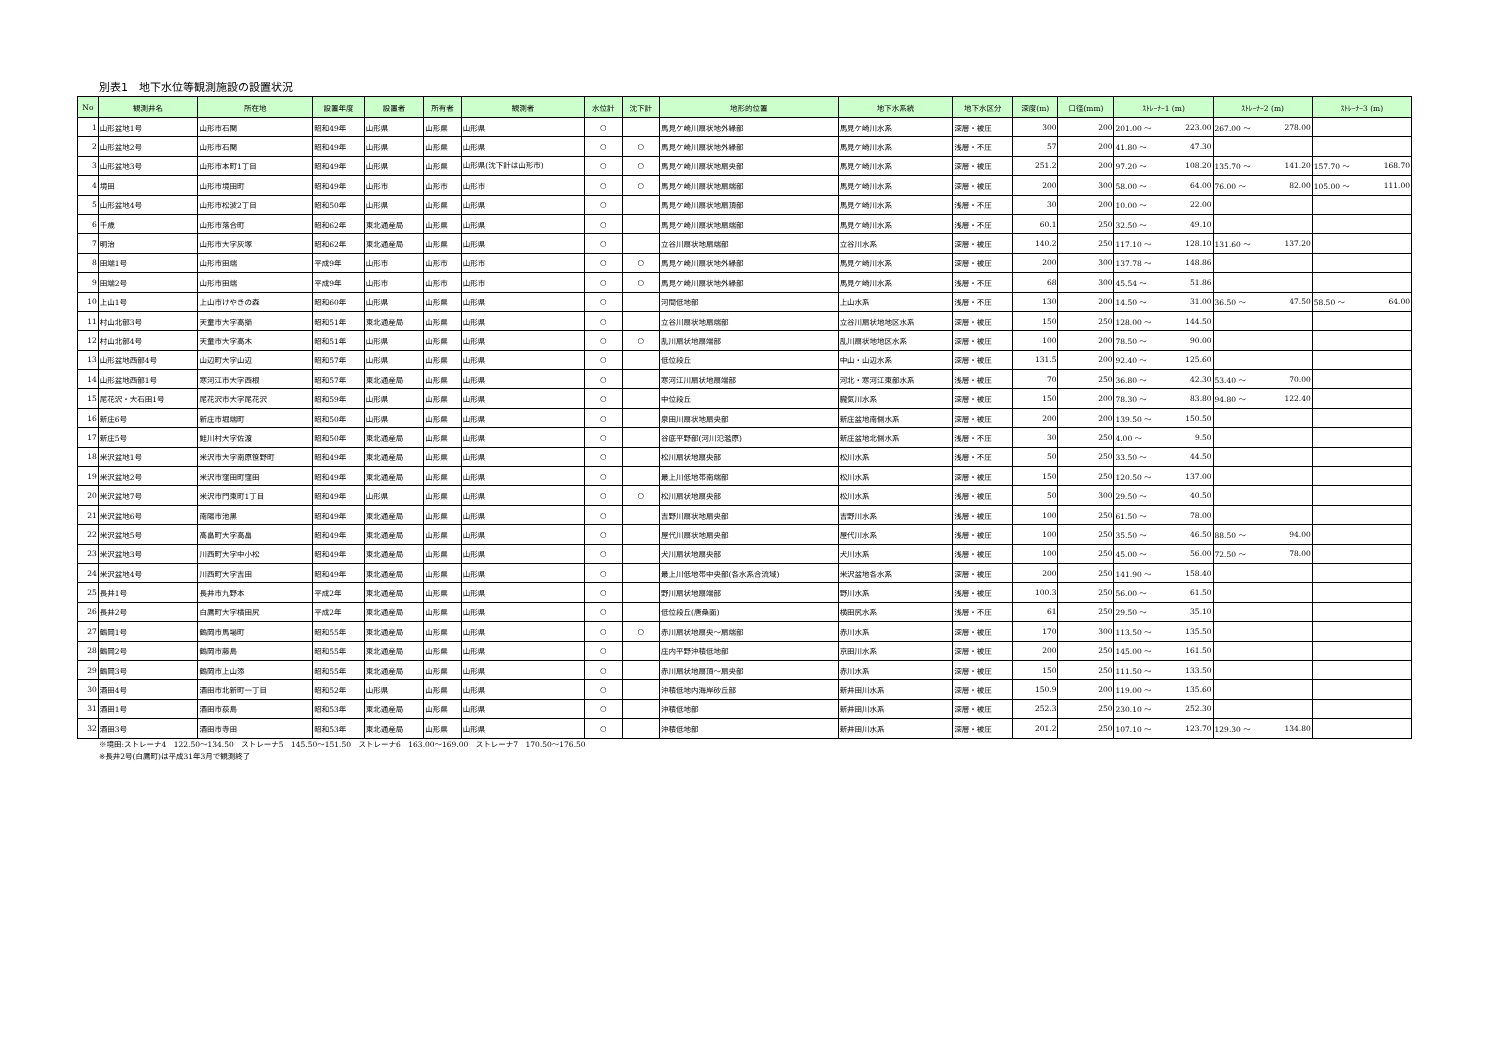別表1　地下水位等観測施設の設置状況
| No | 観測井名 | 所在地 | 設置年度 | 設置者 | 所有者 | 観測者 | 水位計 | 沈下計 | 地形的位置 | 地下水系統 | 地下水区分 | 深度(m) | 口径(mm) | ｽﾄﾚｰﾅｰ1 (m) | | ｽﾄﾚｰﾅｰ2 (m) | | ｽﾄﾚｰﾅｰ3 (m) | |
| --- | --- | --- | --- | --- | --- | --- | --- | --- | --- | --- | --- | --- | --- | --- | --- | --- | --- | --- | --- |
| 1 | 山形盆地1号 | 山形市石関 | 昭和49年 | 山形県 | 山形県 | 山形県 | ○ | | 馬見ケ崎川扇状地外縁部 | 馬見ケ崎川水系 | 深層・被圧 | 300 | 200 | 201.00 ～ | 223.00 | 267.00 ～ | 278.00 | | |
| 2 | 山形盆地2号 | 山形市石関 | 昭和49年 | 山形県 | 山形県 | 山形県 | ○ | ○ | 馬見ケ崎川扇状地外縁部 | 馬見ケ崎川水系 | 浅層・不圧 | 57 | 200 | 41.80 ～ | 47.30 | | | | |
| 3 | 山形盆地3号 | 山形市本町1丁目 | 昭和49年 | 山形県 | 山形県 | 山形県(沈下計は山形市) | ○ | ○ | 馬見ケ崎川扇状地扇央部 | 馬見ケ崎川水系 | 深層・被圧 | 251.2 | 200 | 97.20 ～ | 108.20 | 135.70 ～ | 141.20 | 157.70 ～ | 168.70 |
| 4 | 境田 | 山形市境田町 | 昭和49年 | 山形市 | 山形市 | 山形市 | ○ | ○ | 馬見ケ崎川扇状地扇端部 | 馬見ケ崎川水系 | 深層・被圧 | 200 | 300 | 58.00 ～ | 64.00 | 76.00 ～ | 82.00 | 105.00 ～ | 111.00 |
| 5 | 山形盆地4号 | 山形市松波2丁目 | 昭和50年 | 山形県 | 山形県 | 山形県 | ○ | | 馬見ケ崎川扇状地扇頂部 | 馬見ケ崎川水系 | 浅層・不圧 | 30 | 200 | 10.00 ～ | 22.00 | | | | |
| 6 | 千歳 | 山形市落合町 | 昭和62年 | 東北通産局 | 山形県 | 山形県 | ○ | | 馬見ケ崎川扇状地扇端部 | 馬見ケ崎川水系 | 浅層・不圧 | 60.1 | 250 | 32.50 ～ | 49.10 | | | | |
| 7 | 明治 | 山形市大字灰塚 | 昭和62年 | 東北通産局 | 山形県 | 山形県 | ○ | | 立谷川扇状地扇端部 | 立谷川水系 | 深層・被圧 | 140.2 | 250 | 117.10 ～ | 128.10 | 131.60 ～ | 137.20 | | |
| 8 | 田端1号 | 山形市田端 | 平成9年 | 山形市 | 山形市 | 山形市 | ○ | ○ | 馬見ケ崎川扇状地外縁部 | 馬見ケ崎川水系 | 深層・被圧 | 200 | 300 | 137.78 ～ | 148.86 | | | | |
| 9 | 田端2号 | 山形市田端 | 平成9年 | 山形市 | 山形市 | 山形市 | ○ | ○ | 馬見ケ崎川扇状地外縁部 | 馬見ケ崎川水系 | 浅層・不圧 | 68 | 300 | 45.54 ～ | 51.86 | | | | |
| 10 | 上山1号 | 上山市けやきの森 | 昭和60年 | 山形県 | 山形県 | 山形県 | ○ | | 河間低地部 | 上山水系 | 浅層・不圧 | 130 | 200 | 14.50 ～ | 31.00 | 36.50 ～ | 47.50 | 58.50 ～ | 64.00 |
| 11 | 村山北部3号 | 天童市大字高擶 | 昭和51年 | 東北通産局 | 山形県 | 山形県 | ○ | | 立谷川扇状地扇端部 | 立谷川扇状地地区水系 | 深層・被圧 | 150 | 250 | 128.00 ～ | 144.50 | | | | |
| 12 | 村山北部4号 | 天童市大字高木 | 昭和51年 | 山形県 | 山形県 | 山形県 | ○ | ○ | 乱川扇状地扇端部 | 乱川扇状地地区水系 | 深層・被圧 | 100 | 200 | 78.50 ～ | 90.00 | | | | |
| 13 | 山形盆地西部4号 | 山辺町大字山辺 | 昭和57年 | 山形県 | 山形県 | 山形県 | ○ | | 低位段丘 | 中山・山辺水系 | 深層・被圧 | 131.5 | 200 | 92.40 ～ | 125.60 | | | | |
| 14 | 山形盆地西部1号 | 寒河江市大字西根 | 昭和57年 | 東北通産局 | 山形県 | 山形県 | ○ | | 寒河江川扇状地扇端部 | 河北・寒河江東部水系 | 浅層・被圧 | 70 | 250 | 36.80 ～ | 42.30 | 53.40 ～ | 70.00 | | |
| 15 | 尾花沢・大石田1号 | 尾花沢市大字尾花沢 | 昭和59年 | 山形県 | 山形県 | 山形県 | ○ | | 中位段丘 | 朧気川水系 | 深層・被圧 | 150 | 200 | 78.30 ～ | 83.80 | 94.80 ～ | 122.40 | | |
| 16 | 新庄6号 | 新庄市堀端町 | 昭和50年 | 山形県 | 山形県 | 山形県 | ○ | | 泉田川扇状地扇央部 | 新庄盆地南側水系 | 深層・被圧 | 200 | 200 | 139.50 ～ | 150.50 | | | | |
| 17 | 新庄5号 | 鮭川村大字佐渡 | 昭和50年 | 東北通産局 | 山形県 | 山形県 | ○ | | 谷底平野部(河川氾濫原) | 新庄盆地北側水系 | 浅層・不圧 | 30 | 250 | 4.00 ～ | 9.50 | | | | |
| 18 | 米沢盆地1号 | 米沢市大字南原笹野町 | 昭和49年 | 東北通産局 | 山形県 | 山形県 | ○ | | 松川扇状地扇央部 | 松川水系 | 浅層・不圧 | 50 | 250 | 33.50 ～ | 44.50 | | | | |
| 19 | 米沢盆地2号 | 米沢市窪田町窪田 | 昭和49年 | 東北通産局 | 山形県 | 山形県 | ○ | | 最上川低地帯南端部 | 松川水系 | 深層・被圧 | 150 | 250 | 120.50 ～ | 137.00 | | | | |
| 20 | 米沢盆地7号 | 米沢市門東町1丁目 | 昭和49年 | 山形県 | 山形県 | 山形県 | ○ | ○ | 松川扇状地扇央部 | 松川水系 | 浅層・被圧 | 50 | 300 | 29.50 ～ | 40.50 | | | | |
| 21 | 米沢盆地6号 | 南陽市池黒 | 昭和49年 | 東北通産局 | 山形県 | 山形県 | ○ | | 吉野川扇状地扇央部 | 吉野川水系 | 浅層・被圧 | 100 | 250 | 61.50 ～ | 78.00 | | | | |
| 22 | 米沢盆地5号 | 高畠町大字高畠 | 昭和49年 | 東北通産局 | 山形県 | 山形県 | ○ | | 屋代川扇状地扇央部 | 屋代川水系 | 浅層・被圧 | 100 | 250 | 35.50 ～ | 46.50 | 88.50 ～ | 94.00 | | |
| 23 | 米沢盆地3号 | 川西町大字中小松 | 昭和49年 | 東北通産局 | 山形県 | 山形県 | ○ | | 犬川扇状地扇央部 | 犬川水系 | 浅層・被圧 | 100 | 250 | 45.00 ～ | 56.00 | 72.50 ～ | 78.00 | | |
| 24 | 米沢盆地4号 | 川西町大字吉田 | 昭和49年 | 東北通産局 | 山形県 | 山形県 | ○ | | 最上川低地帯中央部(各水系合流域) | 米沢盆地各水系 | 深層・被圧 | 200 | 250 | 141.90 ～ | 158.40 | | | | |
| 25 | 長井1号 | 長井市九野本 | 平成2年 | 東北通産局 | 山形県 | 山形県 | ○ | | 野川扇状地扇端部 | 野川水系 | 浅層・被圧 | 100.3 | 250 | 56.00 ～ | 61.50 | | | | |
| 26 | 長井2号 | 白鷹町大字横田尻 | 平成2年 | 東北通産局 | 山形県 | 山形県 | ○ | | 低位段丘(唐桑面) | 横田尻水系 | 浅層・不圧 | 61 | 250 | 29.50 ～ | 35.10 | | | | |
| 27 | 鶴岡1号 | 鶴岡市馬場町 | 昭和55年 | 東北通産局 | 山形県 | 山形県 | ○ | ○ | 赤川扇状地扇央～扇端部 | 赤川水系 | 深層・被圧 | 170 | 300 | 113.50 ～ | 135.50 | | | | |
| 28 | 鶴岡2号 | 鶴岡市藤島 | 昭和55年 | 東北通産局 | 山形県 | 山形県 | ○ | | 庄内平野沖積低地部 | 京田川水系 | 深層・被圧 | 200 | 250 | 145.00 ～ | 161.50 | | | | |
| 29 | 鶴岡3号 | 鶴岡市上山添 | 昭和55年 | 東北通産局 | 山形県 | 山形県 | ○ | | 赤川扇状地扇頂～扇央部 | 赤川水系 | 深層・被圧 | 150 | 250 | 111.50 ～ | 133.50 | | | | |
| 30 | 酒田4号 | 酒田市北新町一丁目 | 昭和52年 | 山形県 | 山形県 | 山形県 | ○ | | 沖積低地内海岸砂丘部 | 新井田川水系 | 深層・被圧 | 150.9 | 200 | 119.00 ～ | 135.60 | | | | |
| 31 | 酒田1号 | 酒田市荻島 | 昭和53年 | 東北通産局 | 山形県 | 山形県 | ○ | | 沖積低地部 | 新井田川水系 | 深層・被圧 | 252.3 | 250 | 230.10 ～ | 252.30 | | | | |
| 32 | 酒田3号 | 酒田市寺田 | 昭和53年 | 東北通産局 | 山形県 | 山形県 | ○ | | 沖積低地部 | 新井田川水系 | 深層・被圧 | 201.2 | 250 | 107.10 ～ | 123.70 | 129.30 ～ | 134.80 | | |
※境田:ストレーナ4　122.50～134.50　ストレーナ5　145.50～151.50　ストレーナ6　163.00～169.00　ストレーナ7　170.50～176.50
※長井2号(白鷹町)は平成31年3月で観測終了